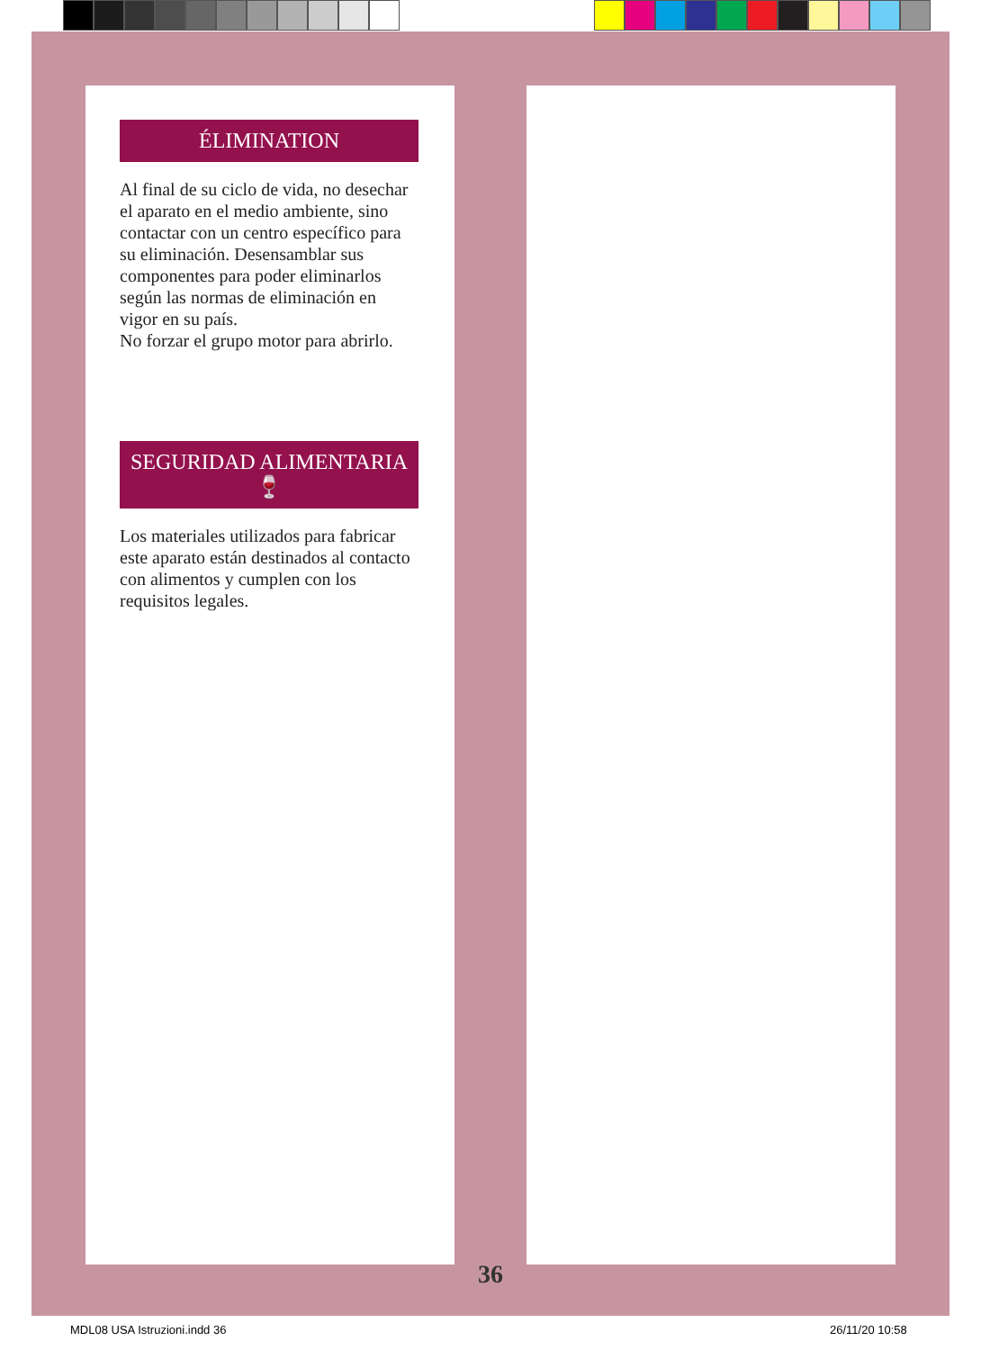ÉLIMINATION
Al final de su ciclo de vida, no desechar el aparato en el medio ambiente, sino contactar con un centro específico para su eliminación. Desensamblar sus componentes para poder eliminarlos según las normas de eliminación en vigor en su país.
No forzar el grupo motor para abrirlo.
SEGURIDAD ALIMENTARIA
🍷
Los materiales utilizados para fabricar este aparato están destinados al contacto con alimentos y cumplen con los requisitos legales.
36
MDL08 USA Istruzioni.indd 36 26/11/20 10:58